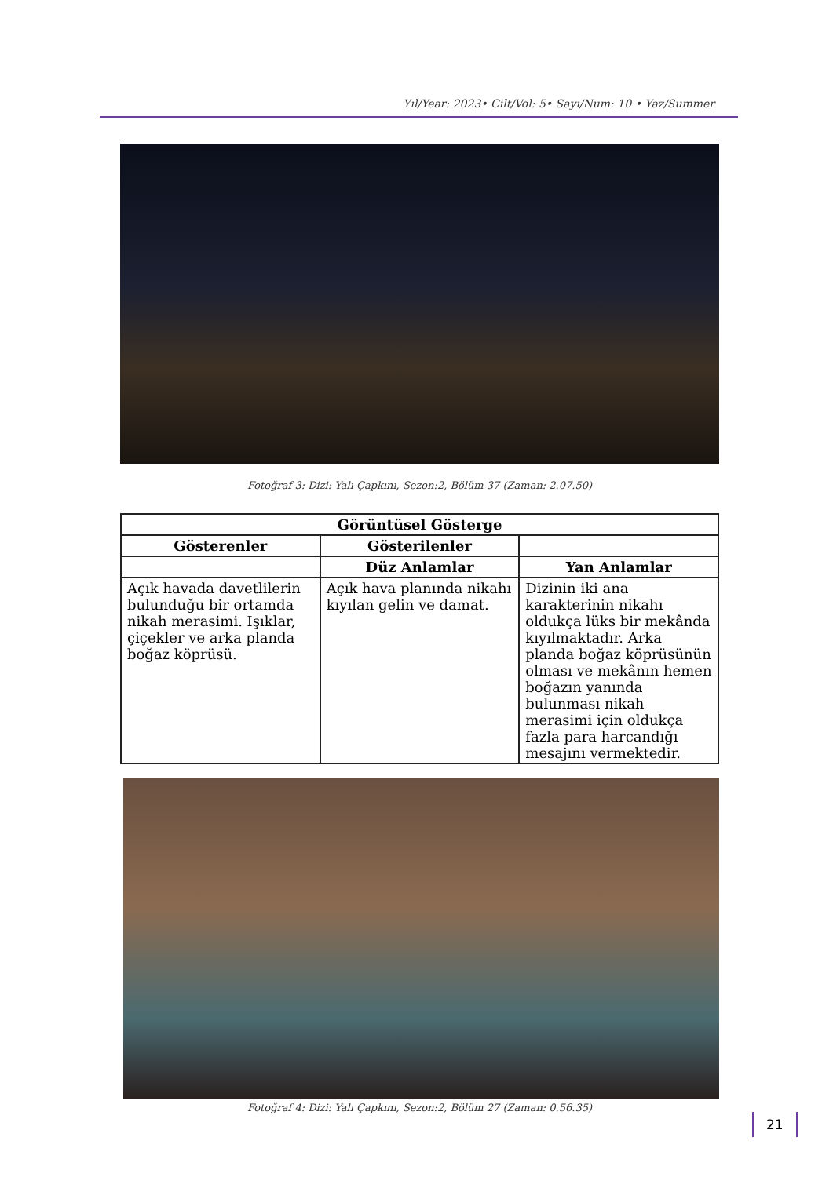Yıl/Year: 2023• Cilt/Vol: 5• Sayı/Num: 10 • Yaz/Summer
Fotoğraf 3: Dizi: Yalı Çapkını, Sezon:2, Bölüm 37 (Zaman: 2.07.50)
| Görüntüsel Gösterge | | |
| --- | --- | --- |
| Gösterenler | Gösterilenler | |
| | Düz Anlamlar | Yan Anlamlar |
| Açık havada davetlilerin bulunduğu bir ortamda nikah merasimi. Işıklar, çiçekler ve arka planda boğaz köprüsü. | Açık hava planında nikahı kıyılan gelin ve damat. | Dizinin iki ana karakterinin nikahı oldukça lüks bir mekânda kıyılmaktadır. Arka planda boğaz köprüsünün olması ve mekânın hemen boğazın yanında bulunması nikah merasimi için oldukça fazla para harcandığı mesajını vermektedir. |
Fotoğraf 4: Dizi: Yalı Çapkını, Sezon:2, Bölüm 27 (Zaman: 0.56.35)
21